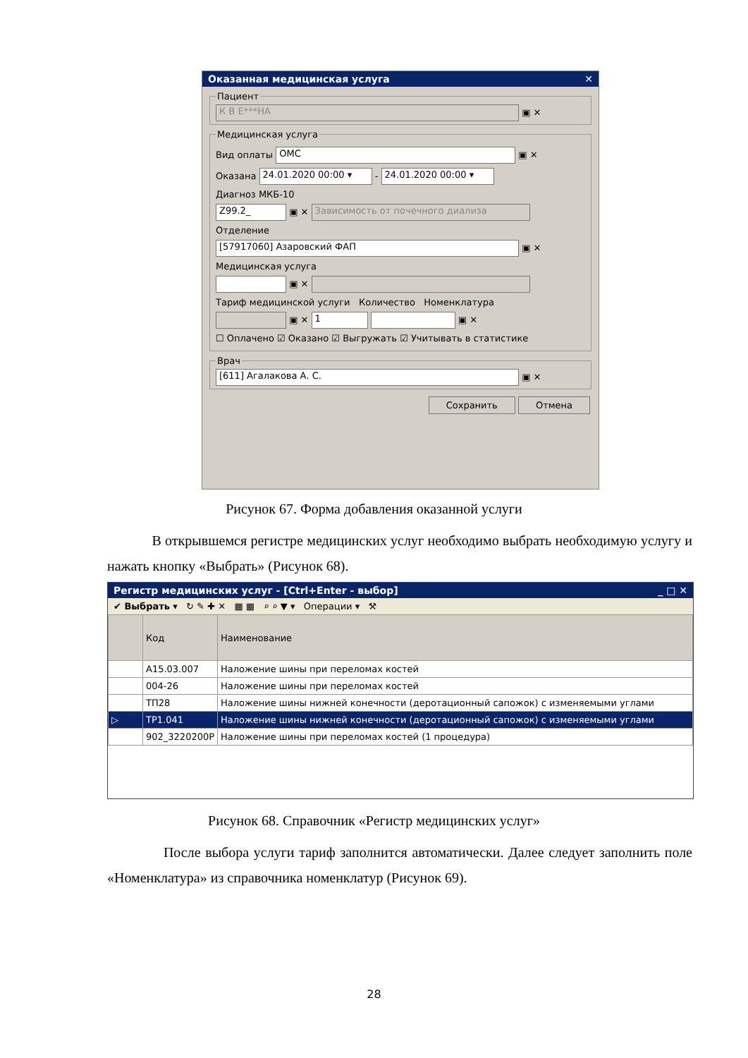Оказанная медицинская услуга ✕
Пациент К В Е***НА ▣ ✕ Медицинская услуга
Вид оплаты ОМС ▣ ✕
Оказана 24.01.2020 00:00 ▾ - 24.01.2020 00:00 ▾
Диагноз МКБ-10
Z99.2_ ▣ ✕ Зависимость от почечного диализа
Отделение
[57917060] Азаровский ФАП ▣ ✕
Медицинская услуга
▣ ✕
Тариф медицинской услуги Количество Номенклатура
▣ ✕ 1 ▣ ✕
☐ Оплачено ☑ Оказано ☑ Выгружать ☑ Учитывать в статистике
Врач [611] Агалакова А. С. ▣ ✕
Сохранить Отмена
Рисунок 67. Форма добавления оказанной услуги
В открывшемся регистре медицинских услуг необходимо выбрать необходимую услугу и нажать кнопку «Выбрать» (Рисунок 68).
Регистр медицинских услуг - [Ctrl+Enter - выбор] _ □ ✕
✔ Выбрать ▾ ↻ ✎ ✚ ✕ ▦ ▦ ⌕ ⌕ ▼ ▾ Операции ▾ ⚒
| | Код | Наименование |
| --- | --- | --- |
| | A15.03.007 | Наложение шины при переломах костей |
| | 004-26 | Наложение шины при переломах костей |
| | ТП28 | Наложение шины нижней конечности (деротационный сапожок) с изменяемыми углами |
| ▷ | ТР1.041 | Наложение шины нижней конечности (деротационный сапожок) с изменяемыми углами |
| | 902_3220200Р | Наложение шины при переломах костей (1 процедура) |
Рисунок 68. Справочник «Регистр медицинских услуг»
После выбора услуги тариф заполнится автоматически. Далее следует заполнить поле «Номенклатура» из справочника номенклатур (Рисунок 69).
28